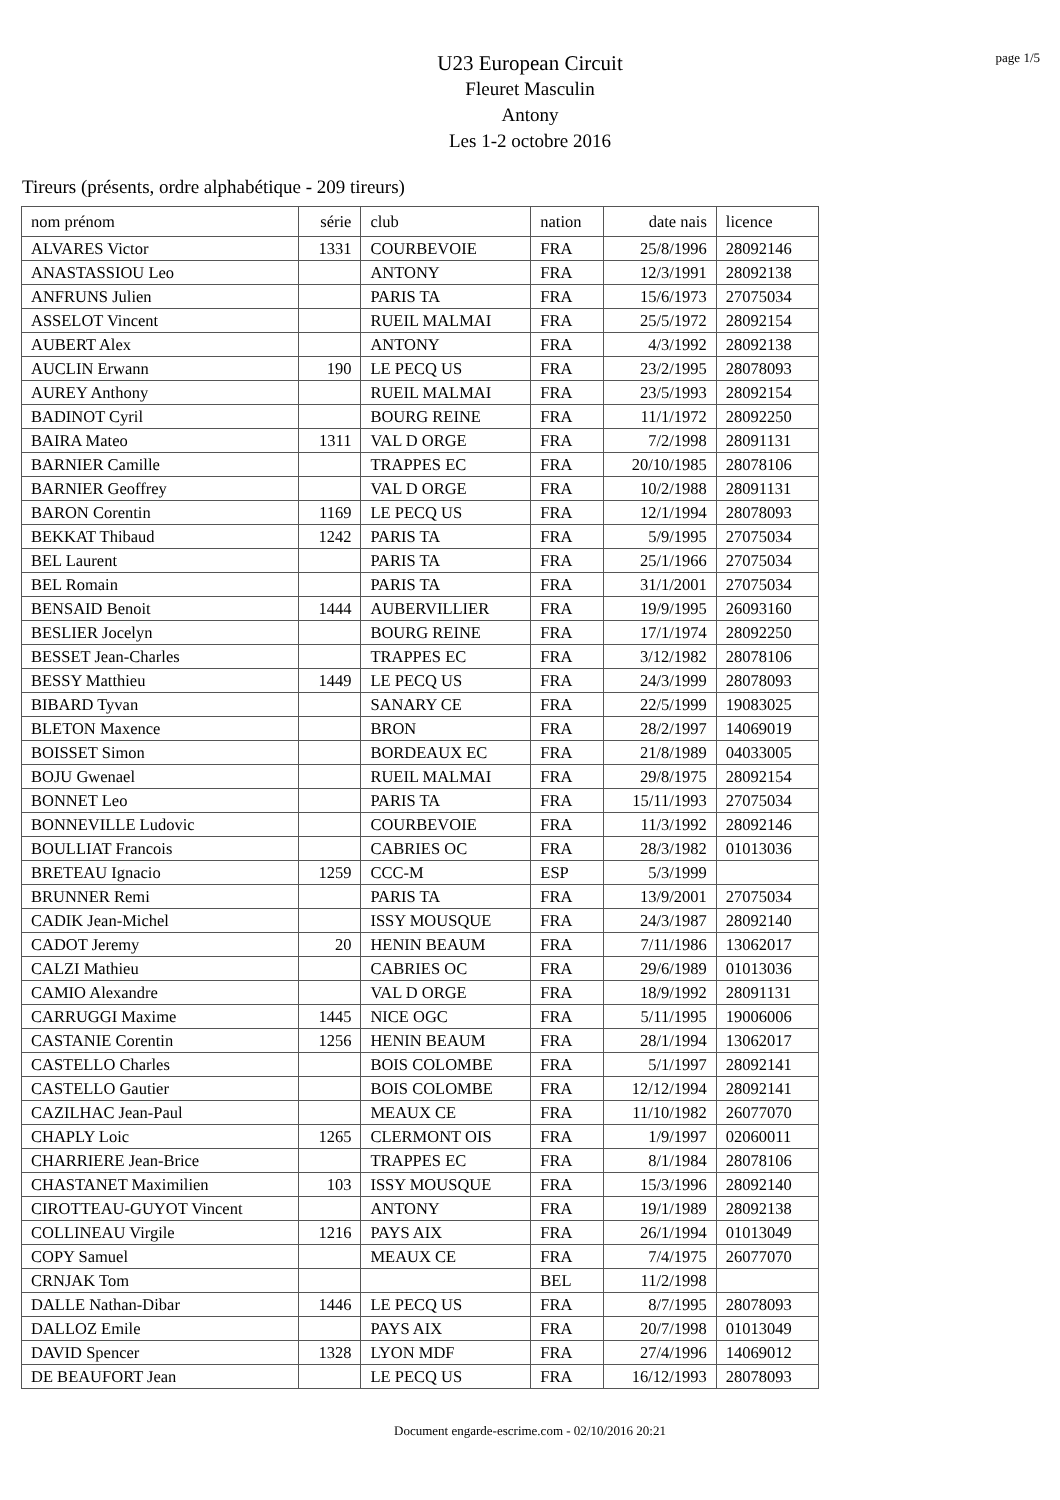page 1/5
U23 European Circuit
Fleuret Masculin
Antony
Les 1-2 octobre 2016
Tireurs (présents, ordre alphabétique - 209 tireurs)
| nom prénom | série | club | nation | date nais | licence |
| --- | --- | --- | --- | --- | --- |
| ALVARES Victor | 1331 | COURBEVOIE | FRA | 25/8/1996 | 28092146 |
| ANASTASSIOU Leo | | ANTONY | FRA | 12/3/1991 | 28092138 |
| ANFRUNS Julien | | PARIS TA | FRA | 15/6/1973 | 27075034 |
| ASSELOT Vincent | | RUEIL MALMAI | FRA | 25/5/1972 | 28092154 |
| AUBERT Alex | | ANTONY | FRA | 4/3/1992 | 28092138 |
| AUCLIN Erwann | 190 | LE PECQ US | FRA | 23/2/1995 | 28078093 |
| AUREY Anthony | | RUEIL MALMAI | FRA | 23/5/1993 | 28092154 |
| BADINOT Cyril | | BOURG REINE | FRA | 11/1/1972 | 28092250 |
| BAIRA Mateo | 1311 | VAL D ORGE | FRA | 7/2/1998 | 28091131 |
| BARNIER Camille | | TRAPPES EC | FRA | 20/10/1985 | 28078106 |
| BARNIER Geoffrey | | VAL D ORGE | FRA | 10/2/1988 | 28091131 |
| BARON Corentin | 1169 | LE PECQ US | FRA | 12/1/1994 | 28078093 |
| BEKKAT Thibaud | 1242 | PARIS TA | FRA | 5/9/1995 | 27075034 |
| BEL Laurent | | PARIS TA | FRA | 25/1/1966 | 27075034 |
| BEL Romain | | PARIS TA | FRA | 31/1/2001 | 27075034 |
| BENSAID Benoit | 1444 | AUBERVILLIER | FRA | 19/9/1995 | 26093160 |
| BESLIER Jocelyn | | BOURG REINE | FRA | 17/1/1974 | 28092250 |
| BESSET Jean-Charles | | TRAPPES EC | FRA | 3/12/1982 | 28078106 |
| BESSY Matthieu | 1449 | LE PECQ US | FRA | 24/3/1999 | 28078093 |
| BIBARD Tyvan | | SANARY CE | FRA | 22/5/1999 | 19083025 |
| BLETON Maxence | | BRON | FRA | 28/2/1997 | 14069019 |
| BOISSET Simon | | BORDEAUX EC | FRA | 21/8/1989 | 04033005 |
| BOJU Gwenael | | RUEIL MALMAI | FRA | 29/8/1975 | 28092154 |
| BONNET Leo | | PARIS TA | FRA | 15/11/1993 | 27075034 |
| BONNEVILLE Ludovic | | COURBEVOIE | FRA | 11/3/1992 | 28092146 |
| BOULLIAT Francois | | CABRIES OC | FRA | 28/3/1982 | 01013036 |
| BRETEAU Ignacio | 1259 | CCC-M | ESP | 5/3/1999 | |
| BRUNNER Remi | | PARIS TA | FRA | 13/9/2001 | 27075034 |
| CADIK Jean-Michel | | ISSY MOUSQUE | FRA | 24/3/1987 | 28092140 |
| CADOT Jeremy | 20 | HENIN BEAUM | FRA | 7/11/1986 | 13062017 |
| CALZI Mathieu | | CABRIES OC | FRA | 29/6/1989 | 01013036 |
| CAMIO Alexandre | | VAL D ORGE | FRA | 18/9/1992 | 28091131 |
| CARRUGGI Maxime | 1445 | NICE OGC | FRA | 5/11/1995 | 19006006 |
| CASTANIE Corentin | 1256 | HENIN BEAUM | FRA | 28/1/1994 | 13062017 |
| CASTELLO Charles | | BOIS COLOMBE | FRA | 5/1/1997 | 28092141 |
| CASTELLO Gautier | | BOIS COLOMBE | FRA | 12/12/1994 | 28092141 |
| CAZILHAC Jean-Paul | | MEAUX CE | FRA | 11/10/1982 | 26077070 |
| CHAPLY Loic | 1265 | CLERMONT OIS | FRA | 1/9/1997 | 02060011 |
| CHARRIERE Jean-Brice | | TRAPPES EC | FRA | 8/1/1984 | 28078106 |
| CHASTANET Maximilien | 103 | ISSY MOUSQUE | FRA | 15/3/1996 | 28092140 |
| CIROTTEAU-GUYOT Vincent | | ANTONY | FRA | 19/1/1989 | 28092138 |
| COLLINEAU Virgile | 1216 | PAYS AIX | FRA | 26/1/1994 | 01013049 |
| COPY Samuel | | MEAUX CE | FRA | 7/4/1975 | 26077070 |
| CRNJAK Tom | | | BEL | 11/2/1998 | |
| DALLE Nathan-Dibar | 1446 | LE PECQ US | FRA | 8/7/1995 | 28078093 |
| DALLOZ Emile | | PAYS AIX | FRA | 20/7/1998 | 01013049 |
| DAVID Spencer | 1328 | LYON MDF | FRA | 27/4/1996 | 14069012 |
| DE BEAUFORT Jean | | LE PECQ US | FRA | 16/12/1993 | 28078093 |
Document engarde-escrime.com - 02/10/2016 20:21